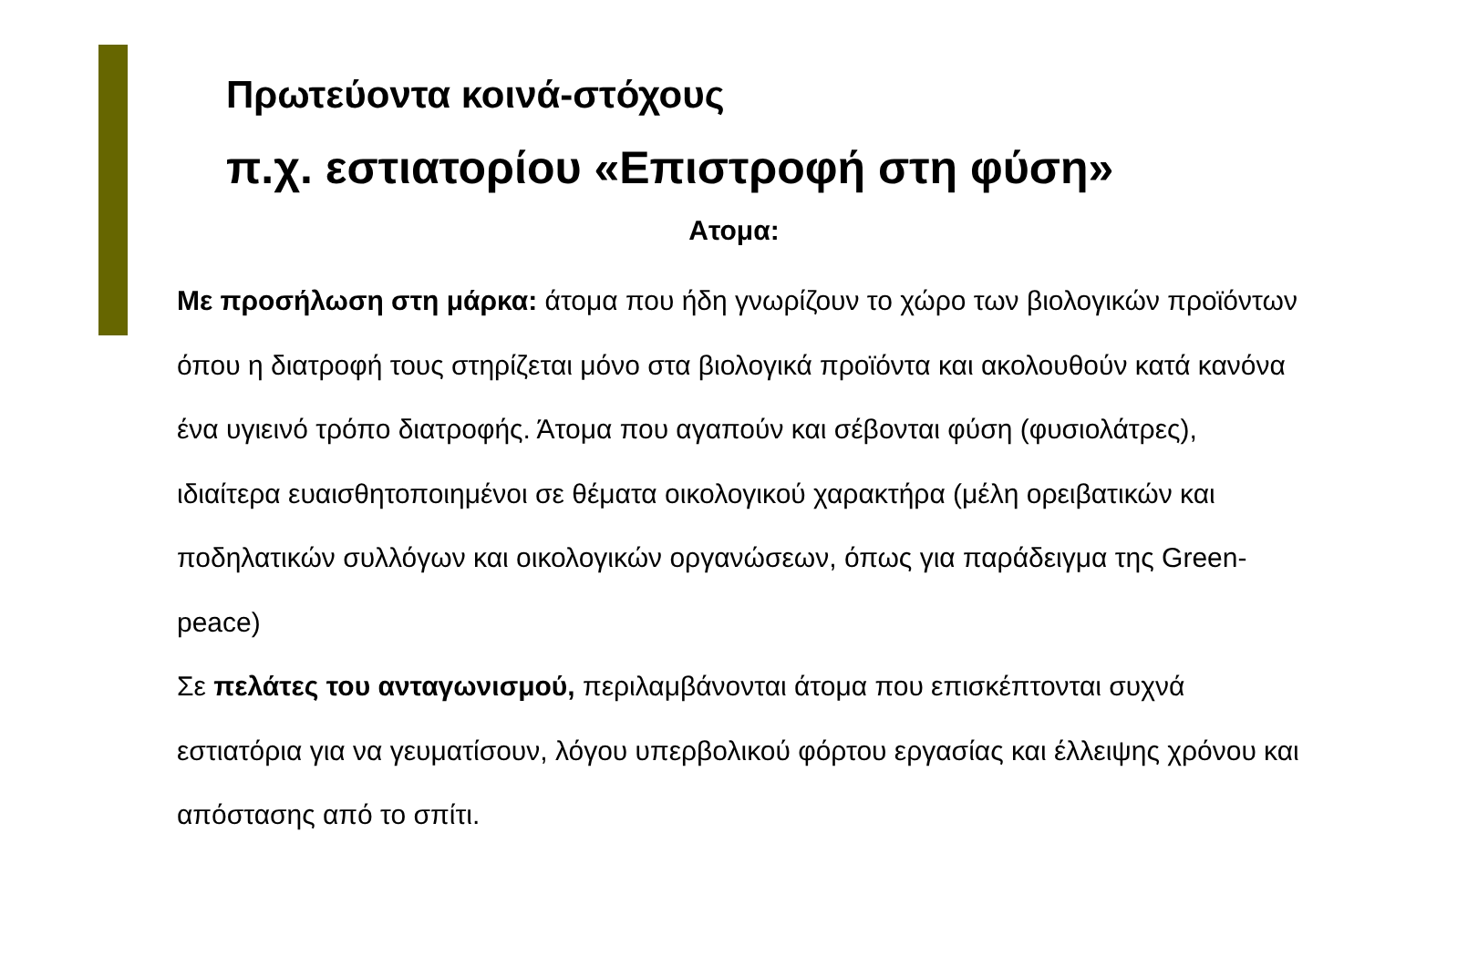Πρωτεύοντα κοινά-στόχους
π.χ. εστιατορίου «Επιστροφή στη φύση»
Ατομα:
Με προσήλωση στη μάρκα: άτομα που ήδη γνωρίζουν το χώρο των βιολογικών προϊόντων όπου η διατροφή τους στηρίζεται μόνο στα βιολογικά προϊόντα και ακολουθούν κατά κανόνα ένα υγιεινό τρόπο διατροφής. Άτομα που αγαπούν και σέβονται φύση (φυσιολάτρες), ιδιαίτερα ευαισθητοποιημένοι σε θέματα οικολογικού χαρακτήρα (μέλη ορειβατικών και ποδηλατικών συλλόγων και οικολογικών οργανώσεων, όπως για παράδειγμα της Green-peace)
Σε πελάτες του ανταγωνισμού, περιλαμβάνονται άτομα που επισκέπτονται συχνά εστιατόρια για να γευματίσουν, λόγου υπερβολικού φόρτου εργασίας και έλλειψης χρόνου και απόστασης από το σπίτι.